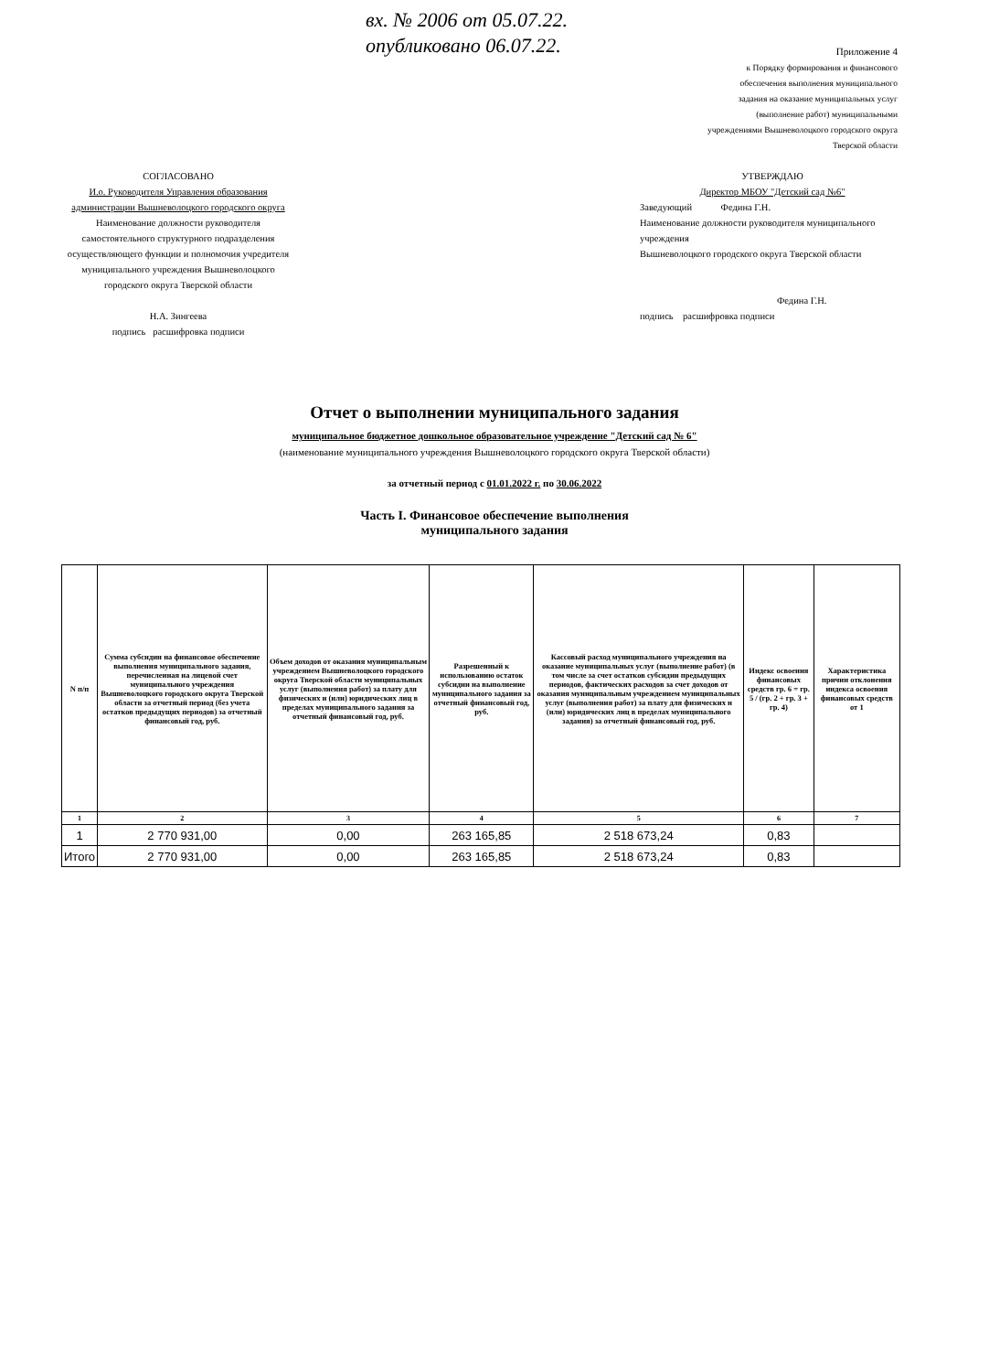вх. № 2006 от 05.07.22.
опубликовано 06.07.22.
Приложение 4
к Порядку формирования и финансового
обеспечения выполнения муниципального
задания на оказание муниципальных услуг
(выполнение работ) муниципальными
учреждениями Вышневолоцкого городского округа
Тверской области
СОГЛАСОВАНО
И.о. Руководителя Управления образования администрации Вышневолоцкого городского округа
Наименование должности руководителя самостоятельного структурного подразделения осуществляющего функции и полномочия учредителя муниципального учреждения Вышневолоцкого городского округа Тверской области
Н.А. Зингеева
подпись расшифровка подписи
УТВЕРЖДАЮ
Директор МБОУ "Детский сад №6"
Заведующий Федина Г.Н.
Наименование должности руководителя муниципального учреждения
Вышневолоцкого городского округа Тверской области
Федина Г.Н.
подпись расшифровка подписи
Отчет о выполнении муниципального задания
муниципальное бюджетное дошкольное образовательное учреждение "Детский сад № 6"
(наименование муниципального учреждения Вышневолоцкого городского округа Тверской области)
за отчетный период с 01.01.2022 г. по 30.06.2022
Часть I. Финансовое обеспечение выполнения
муниципального задания
| N п/п | Сумма субсидии на финансовое обеспечение выполнения муниципального задания, перечисленная на лицевой счет муниципального учреждения Вышневолоцкого городского округа Тверской области за отчетный период (без учета остатков предыдущих периодов) за отчетный финансовый год, руб. | Объем доходов от оказания муниципальным учреждением Вышневолоцкого городского округа Тверской области муниципальных услуг (выполнения работ) за плату для физических и (или) юридических лиц в пределах муниципального задания за отчетный финансовый год, руб. | Разрешенный к использованию остаток субсидии на выполнение муниципального задания за отчетный финансовый год, руб. | Кассовый расход муниципального учреждения на оказание муниципальных услуг (выполнение работ) (в том числе за счет остатков субсидии предыдущих периодов, фактических расходов за счет доходов от оказания муниципальным учреждением муниципальных услуг (выполнения работ) за плату для физических и (или) юридических лиц в пределах муниципального задания) за отчетный финансовый год, руб. | Индекс освоения финансовых средств гр. 6 = гр. 5 / (гр. 2 + гр. 3 + гр. 4) | Характеристика причин отклонения индекса освоения финансовых средств от 1 |
| --- | --- | --- | --- | --- | --- | --- |
| 1 | 2 | 3 | 4 | 5 | 6 | 7 |
| 1 | 2 770 931,00 | 0,00 | 263 165,85 | 2 518 673,24 | 0,83 | |
| Итого | 2 770 931,00 | 0,00 | 263 165,85 | 2 518 673,24 | 0,83 | |